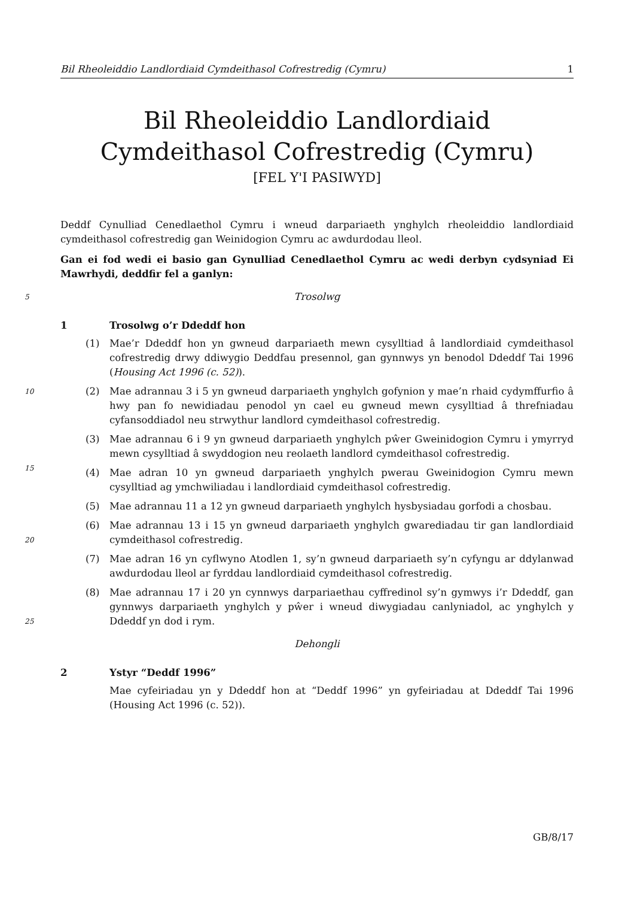Bil Rheoleiddio Landlordiaid Cymdeithasol Cofrestredig (Cymru) 1
Bil Rheoleiddio Landlordiaid Cymdeithasol Cofrestredig (Cymru)
[FEL Y'I PASIWYD]
Deddf Cynulliad Cenedlaethol Cymru i wneud darpariaeth ynghylch rheoleiddio landlordiaid cymdeithasol cofrestredig gan Weinidogion Cymru ac awdurdodau lleol.
Gan ei fod wedi ei basio gan Gynulliad Cenedlaethol Cymru ac wedi derbyn cydsyniad Ei Mawrhydi, deddfir fel a ganlyn:
5 Trosolwg
1 Trosolwg o’r Ddeddf hon
(1) Mae’r Ddeddf hon yn gwneud darpariaeth mewn cysylltiad â landlordiaid cymdeithasol cofrestredig drwy ddiwygio Deddfau presennol, gan gynnwys yn benodol Ddeddf Tai 1996 (Housing Act 1996 (c. 52)).
10 (2) Mae adrannau 3 i 5 yn gwneud darpariaeth ynghylch gofynion y mae’n rhaid cydymffurfio â hwy pan fo newidiadau penodol yn cael eu gwneud mewn cysylltiad â threfniadau cyfansoddiadol neu strwythur landlord cymdeithasol cofrestredig.
15
(3) Mae adrannau 6 i 9 yn gwneud darpariaeth ynghylch pŵer Gweinidogion Cymru i ymyrryd mewn cysylltiad â swyddogion neu reolaeth landlord cymdeithasol cofrestredig.
(4) Mae adran 10 yn gwneud darpariaeth ynghylch pwerau Gweinidogion Cymru mewn cysylltiad ag ymchwiliadau i landlordiaid cymdeithasol cofrestredig.
(5) Mae adrannau 11 a 12 yn gwneud darpariaeth ynghylch hysbysiadau gorfodi a chosbau.
20
(6) Mae adrannau 13 i 15 yn gwneud darpariaeth ynghylch gwarediadau tir gan landlordiaid cymdeithasol cofrestredig.
(7) Mae adran 16 yn cyflwyno Atodlen 1, sy’n gwneud darpariaeth sy’n cyfyngu ar ddylanwad awdurdodau lleol ar fyrddau landlordiaid cymdeithasol cofrestredig.
25
(8) Mae adrannau 17 i 20 yn cynnwys darpariaethau cyffredinol sy’n gymwys i’r Ddeddf, gan gynnwys darpariaeth ynghylch y pŵer i wneud diwygiadau canlyniadol, ac ynghylch y Ddeddf yn dod i rym.
Dehongli
2 Ystyr “Deddf 1996”
Mae cyfeiriadau yn y Ddeddf hon at “Deddf 1996” yn gyfeiriadau at Ddeddf Tai 1996 (Housing Act 1996 (c. 52)).
GB/8/17